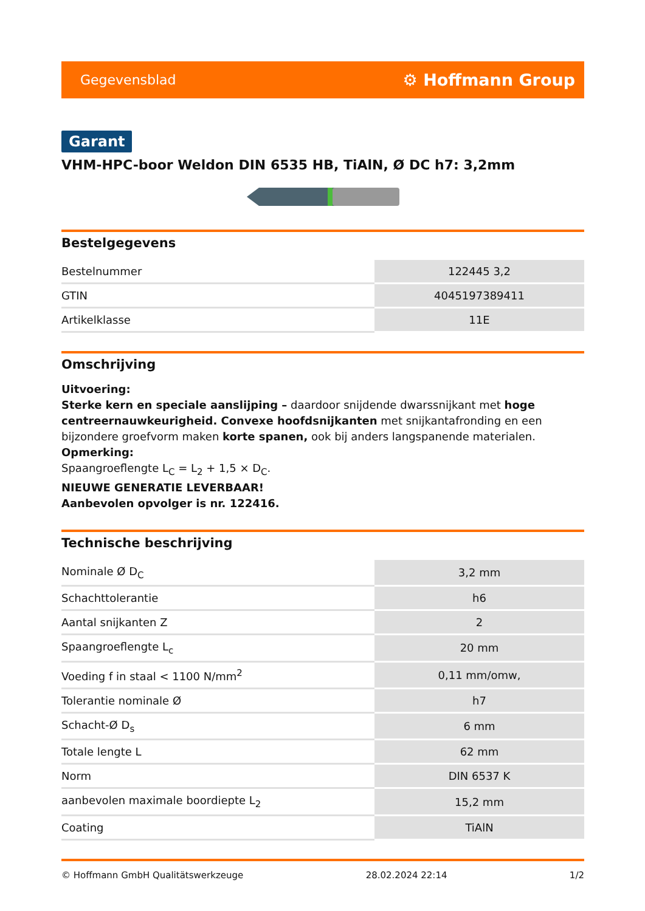Gegevensblad ⚙ Hoffmann Group
Garant
VHM-HPC-boor Weldon DIN 6535 HB, TiAlN, Ø DC h7: 3,2mm
Bestelgegevens
| Bestelnummer | 122445 3,2 |
| GTIN | 4045197389411 |
| Artikelklasse | 11E |
Omschrijving
Uitvoering:
Sterke kern en speciale aanslijping – daardoor snijdende dwarssnijkant met hoge centreernauwkeurigheid. Convexe hoofdsnijkanten met snijkantafronding en een bijzondere groefvorm maken korte spanen, ook bij anders langspanende materialen.
Opmerking:
Spaangroeflengte L<sub>C</sub> = L<sub>2</sub> + 1,5 × D<sub>C</sub>.
NIEUWE GENERATIE LEVERBAAR!
Aanbevolen opvolger is nr. 122416.
Technische beschrijving
| Nominale Ø D<sub>C</sub> | 3,2 mm |
| Schachttolerantie | h6 |
| Aantal snijkanten Z | 2 |
| Spaangroeflengte L<sub>c</sub> | 20 mm |
| Voeding f in staal < 1100 N/mm<sup>2</sup> | 0,11 mm/omw, |
| Tolerantie nominale Ø | h7 |
| Schacht-Ø D<sub>s</sub> | 6 mm |
| Totale lengte L | 62 mm |
| Norm | DIN 6537 K |
| aanbevolen maximale boordiepte L<sub>2</sub> | 15,2 mm |
| Coating | TiAlN |
© Hoffmann GmbH Qualitätswerkzeuge 28.02.2024 22:14 1/2